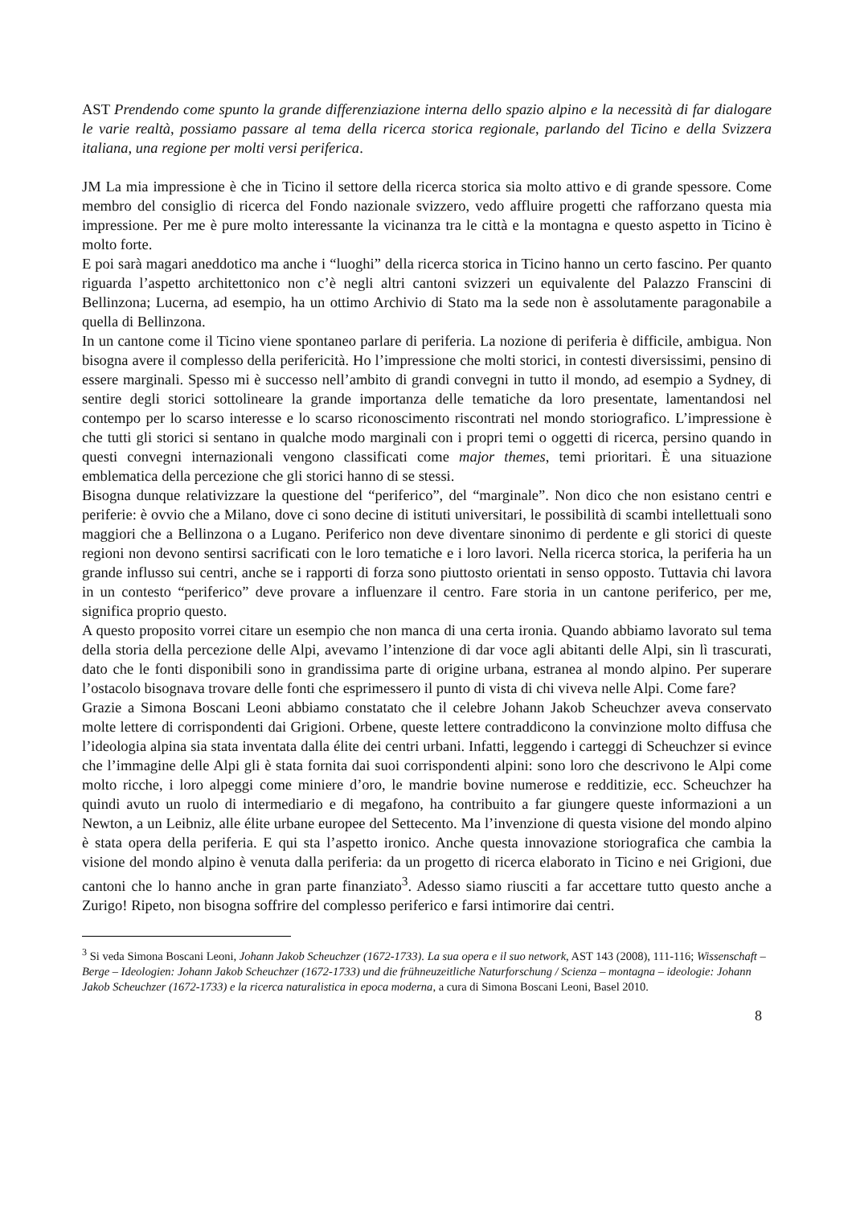AST Prendendo come spunto la grande differenziazione interna dello spazio alpino e la necessità di far dialogare le varie realtà, possiamo passare al tema della ricerca storica regionale, parlando del Ticino e della Svizzera italiana, una regione per molti versi periferica.
JM La mia impressione è che in Ticino il settore della ricerca storica sia molto attivo e di grande spessore. Come membro del consiglio di ricerca del Fondo nazionale svizzero, vedo affluire progetti che rafforzano questa mia impressione. Per me è pure molto interessante la vicinanza tra le città e la montagna e questo aspetto in Ticino è molto forte.
E poi sarà magari aneddotico ma anche i “luoghi” della ricerca storica in Ticino hanno un certo fascino. Per quanto riguarda l’aspetto architettonico non c’è negli altri cantoni svizzeri un equivalente del Palazzo Franscini di Bellinzona; Lucerna, ad esempio, ha un ottimo Archivio di Stato ma la sede non è assolutamente paragonabile a quella di Bellinzona.
In un cantone come il Ticino viene spontaneo parlare di periferia. La nozione di periferia è difficile, ambigua. Non bisogna avere il complesso della perifericità. Ho l’impressione che molti storici, in contesti diversissimi, pensino di essere marginali. Spesso mi è successo nell’ambito di grandi convegni in tutto il mondo, ad esempio a Sydney, di sentire degli storici sottolineare la grande importanza delle tematiche da loro presentate, lamentandosi nel contempo per lo scarso interesse e lo scarso riconoscimento riscontrati nel mondo storiografico. L’impressione è che tutti gli storici si sentano in qualche modo marginali con i propri temi o oggetti di ricerca, persino quando in questi convegni internazionali vengono classificati come major themes, temi prioritari. È una situazione emblematica della percezione che gli storici hanno di se stessi.
Bisogna dunque relativizzare la questione del “periferico”, del “marginale”. Non dico che non esistano centri e periferie: è ovvio che a Milano, dove ci sono decine di istituti universitari, le possibilità di scambi intellettuali sono maggiori che a Bellinzona o a Lugano. Periferico non deve diventare sinonimo di perdente e gli storici di queste regioni non devono sentirsi sacrificati con le loro tematiche e i loro lavori. Nella ricerca storica, la periferia ha un grande influsso sui centri, anche se i rapporti di forza sono piuttosto orientati in senso opposto. Tuttavia chi lavora in un contesto “periferico” deve provare a influenzare il centro. Fare storia in un cantone periferico, per me, significa proprio questo.
A questo proposito vorrei citare un esempio che non manca di una certa ironia. Quando abbiamo lavorato sul tema della storia della percezione delle Alpi, avevamo l’intenzione di dar voce agli abitanti delle Alpi, sin lì trascurati, dato che le fonti disponibili sono in grandissima parte di origine urbana, estranea al mondo alpino. Per superare l’ostacolo bisognava trovare delle fonti che esprimessero il punto di vista di chi viveva nelle Alpi. Come fare?
Grazie a Simona Boscani Leoni abbiamo constatato che il celebre Johann Jakob Scheuchzer aveva conservato molte lettere di corrispondenti dai Grigioni. Orbene, queste lettere contraddicono la convinzione molto diffusa che l’ideologia alpina sia stata inventata dalla élite dei centri urbani. Infatti, leggendo i carteggi di Scheuchzer si evince che l’immagine delle Alpi gli è stata fornita dai suoi corrispondenti alpini: sono loro che descrivono le Alpi come molto ricche, i loro alpeggi come miniere d’oro, le mandrie bovine numerose e redditizie, ecc. Scheuchzer ha quindi avuto un ruolo di intermediario e di megafono, ha contribuito a far giungere queste informazioni a un Newton, a un Leibniz, alle élite urbane europee del Settecento. Ma l’invenzione di questa visione del mondo alpino è stata opera della periferia. E qui sta l’aspetto ironico. Anche questa innovazione storiografica che cambia la visione del mondo alpino è venuta dalla periferia: da un progetto di ricerca elaborato in Ticino e nei Grigioni, due cantoni che lo hanno anche in gran parte finanziato<sup>3</sup>. Adesso siamo riusciti a far accettare tutto questo anche a Zurigo! Ripeto, non bisogna soffrire del complesso periferico e farsi intimorire dai centri.
<sup>3</sup> Si veda Simona Boscani Leoni, Johann Jakob Scheuchzer (1672-1733). La sua opera e il suo network, AST 143 (2008), 111-116; Wissenschaft – Berge – Ideologien: Johann Jakob Scheuchzer (1672-1733) und die frühneuzeitliche Naturforschung / Scienza – montagna – ideologie: Johann Jakob Scheuchzer (1672-1733) e la ricerca naturalistica in epoca moderna, a cura di Simona Boscani Leoni, Basel 2010.
8